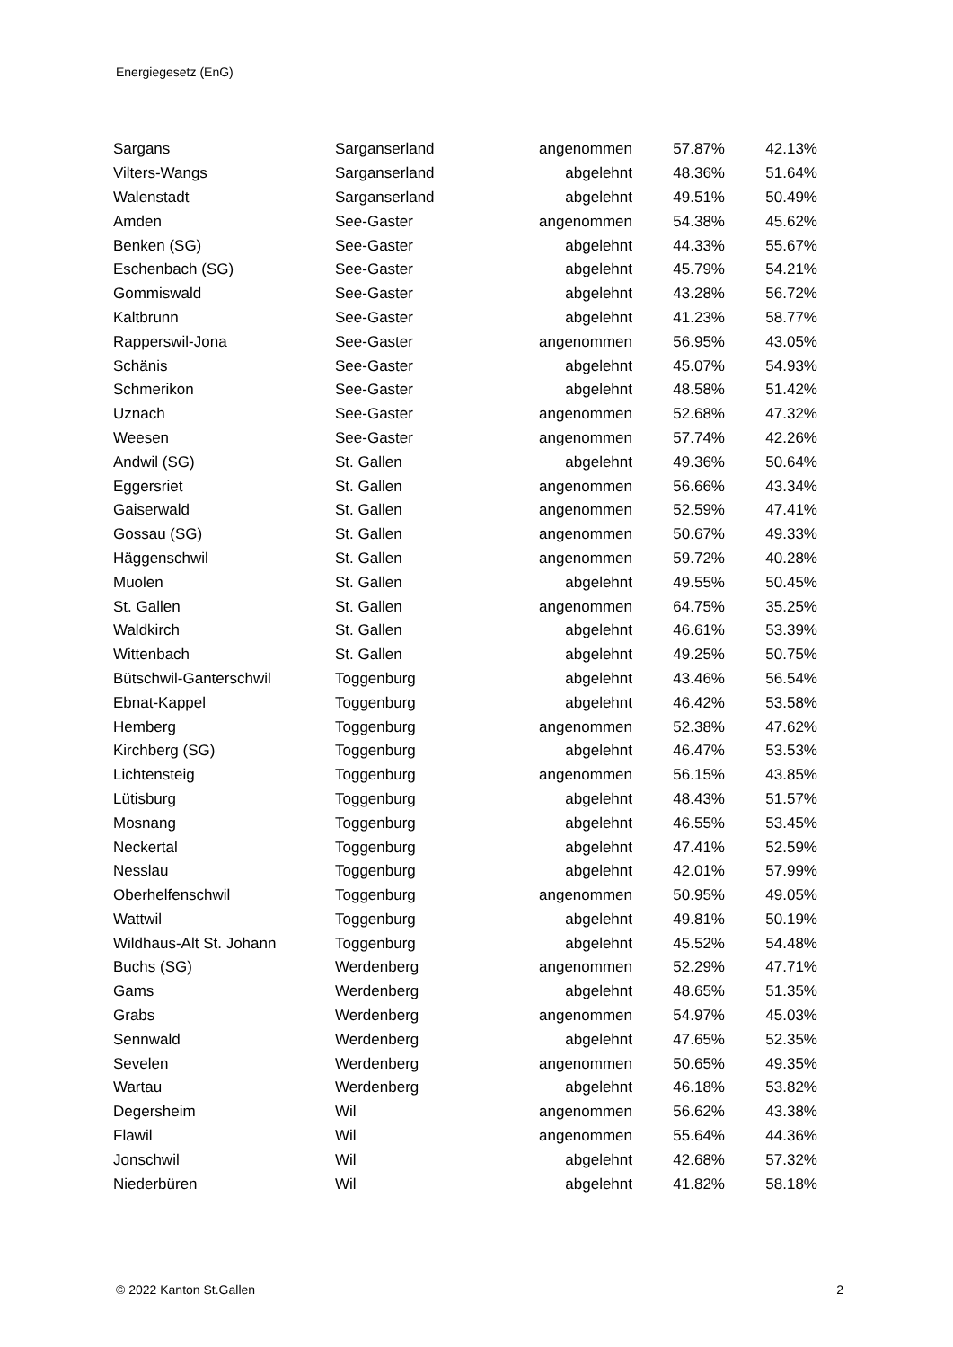Energiegesetz (EnG)
| Sargans | Sarganserland | angenommen | 57.87% | 42.13% |
| Vilters-Wangs | Sarganserland | abgelehnt | 48.36% | 51.64% |
| Walenstadt | Sarganserland | abgelehnt | 49.51% | 50.49% |
| Amden | See-Gaster | angenommen | 54.38% | 45.62% |
| Benken (SG) | See-Gaster | abgelehnt | 44.33% | 55.67% |
| Eschenbach (SG) | See-Gaster | abgelehnt | 45.79% | 54.21% |
| Gommiswald | See-Gaster | abgelehnt | 43.28% | 56.72% |
| Kaltbrunn | See-Gaster | abgelehnt | 41.23% | 58.77% |
| Rapperswil-Jona | See-Gaster | angenommen | 56.95% | 43.05% |
| Schänis | See-Gaster | abgelehnt | 45.07% | 54.93% |
| Schmerikon | See-Gaster | abgelehnt | 48.58% | 51.42% |
| Uznach | See-Gaster | angenommen | 52.68% | 47.32% |
| Weesen | See-Gaster | angenommen | 57.74% | 42.26% |
| Andwil (SG) | St. Gallen | abgelehnt | 49.36% | 50.64% |
| Eggersriet | St. Gallen | angenommen | 56.66% | 43.34% |
| Gaiserwald | St. Gallen | angenommen | 52.59% | 47.41% |
| Gossau (SG) | St. Gallen | angenommen | 50.67% | 49.33% |
| Häggenschwil | St. Gallen | angenommen | 59.72% | 40.28% |
| Muolen | St. Gallen | abgelehnt | 49.55% | 50.45% |
| St. Gallen | St. Gallen | angenommen | 64.75% | 35.25% |
| Waldkirch | St. Gallen | abgelehnt | 46.61% | 53.39% |
| Wittenbach | St. Gallen | abgelehnt | 49.25% | 50.75% |
| Bütschwil-Ganterschwil | Toggenburg | abgelehnt | 43.46% | 56.54% |
| Ebnat-Kappel | Toggenburg | abgelehnt | 46.42% | 53.58% |
| Hemberg | Toggenburg | angenommen | 52.38% | 47.62% |
| Kirchberg (SG) | Toggenburg | abgelehnt | 46.47% | 53.53% |
| Lichtensteig | Toggenburg | angenommen | 56.15% | 43.85% |
| Lütisburg | Toggenburg | abgelehnt | 48.43% | 51.57% |
| Mosnang | Toggenburg | abgelehnt | 46.55% | 53.45% |
| Neckertal | Toggenburg | abgelehnt | 47.41% | 52.59% |
| Nesslau | Toggenburg | abgelehnt | 42.01% | 57.99% |
| Oberhelfenschwil | Toggenburg | angenommen | 50.95% | 49.05% |
| Wattwil | Toggenburg | abgelehnt | 49.81% | 50.19% |
| Wildhaus-Alt St. Johann | Toggenburg | abgelehnt | 45.52% | 54.48% |
| Buchs (SG) | Werdenberg | angenommen | 52.29% | 47.71% |
| Gams | Werdenberg | abgelehnt | 48.65% | 51.35% |
| Grabs | Werdenberg | angenommen | 54.97% | 45.03% |
| Sennwald | Werdenberg | abgelehnt | 47.65% | 52.35% |
| Sevelen | Werdenberg | angenommen | 50.65% | 49.35% |
| Wartau | Werdenberg | abgelehnt | 46.18% | 53.82% |
| Degersheim | Wil | angenommen | 56.62% | 43.38% |
| Flawil | Wil | angenommen | 55.64% | 44.36% |
| Jonschwil | Wil | abgelehnt | 42.68% | 57.32% |
| Niederbüren | Wil | abgelehnt | 41.82% | 58.18% |
© 2022 Kanton St.Gallen 2